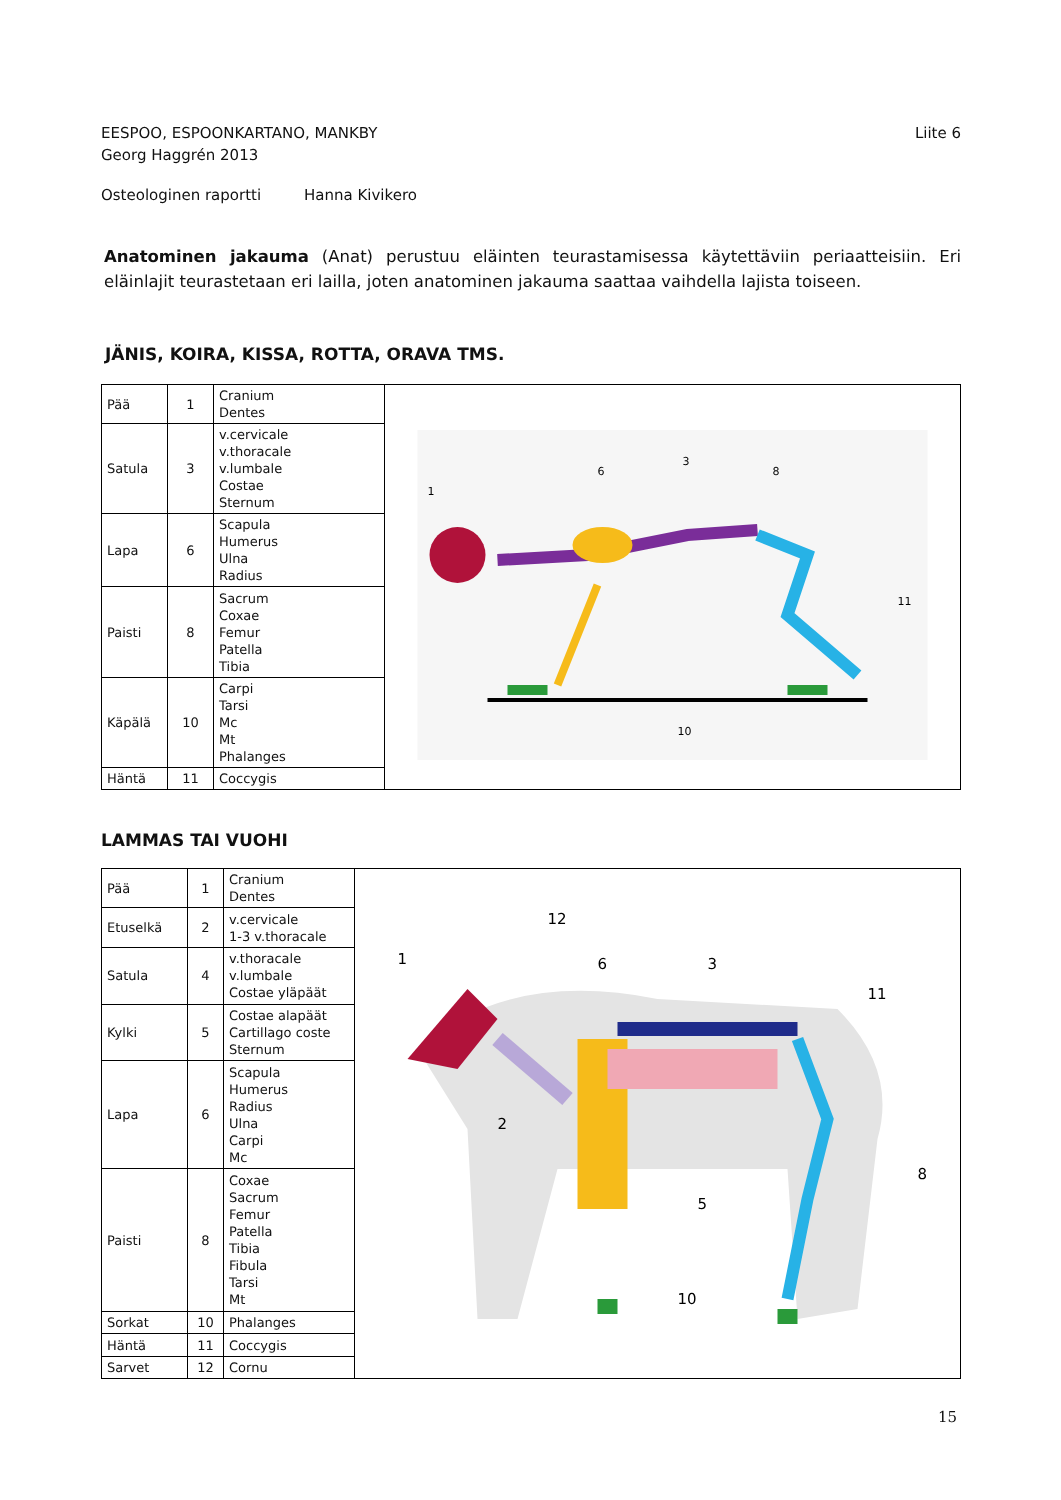EESPOO, ESPOONKARTANO, MANKBY
Georg Haggrén 2013
Liite 6
Osteologinen raportti Hanna Kivikero
Anatominen jakauma (Anat) perustuu eläinten teurastamisessa käytettäviin periaatteisiin. Eri eläinlajit teurastetaan eri lailla, joten anatominen jakauma saattaa vaihdella lajista toiseen.
JÄNIS, KOIRA, KISSA, ROTTA, ORAVA TMS.
| Pää | 1 | Cranium Dentes | 1 6 3 8 11 10 |
| Satula | 3 | v.cervicale v.thoracale v.lumbale Costae Sternum | |
| Lapa | 6 | Scapula Humerus Ulna Radius | |
| Paisti | 8 | Sacrum Coxae Femur Patella Tibia | |
| Käpälä | 10 | Carpi Tarsi Mc Mt Phalanges | |
| Häntä | 11 | Coccygis | |
LAMMAS TAI VUOHI
| Pää | 1 | Cranium Dentes | 1 2 3 5 6 8 10 11 12 |
| Etuselkä | 2 | v.cervicale 1-3 v.thoracale | |
| Satula | 4 | v.thoracale v.lumbale Costae yläpäät | |
| Kylki | 5 | Costae alapäät Cartillago coste Sternum | |
| Lapa | 6 | Scapula Humerus Radius Ulna Carpi Mc | |
| Paisti | 8 | Coxae Sacrum Femur Patella Tibia Fibula Tarsi Mt | |
| Sorkat | 10 | Phalanges | |
| Häntä | 11 | Coccygis | |
| Sarvet | 12 | Cornu | |
15